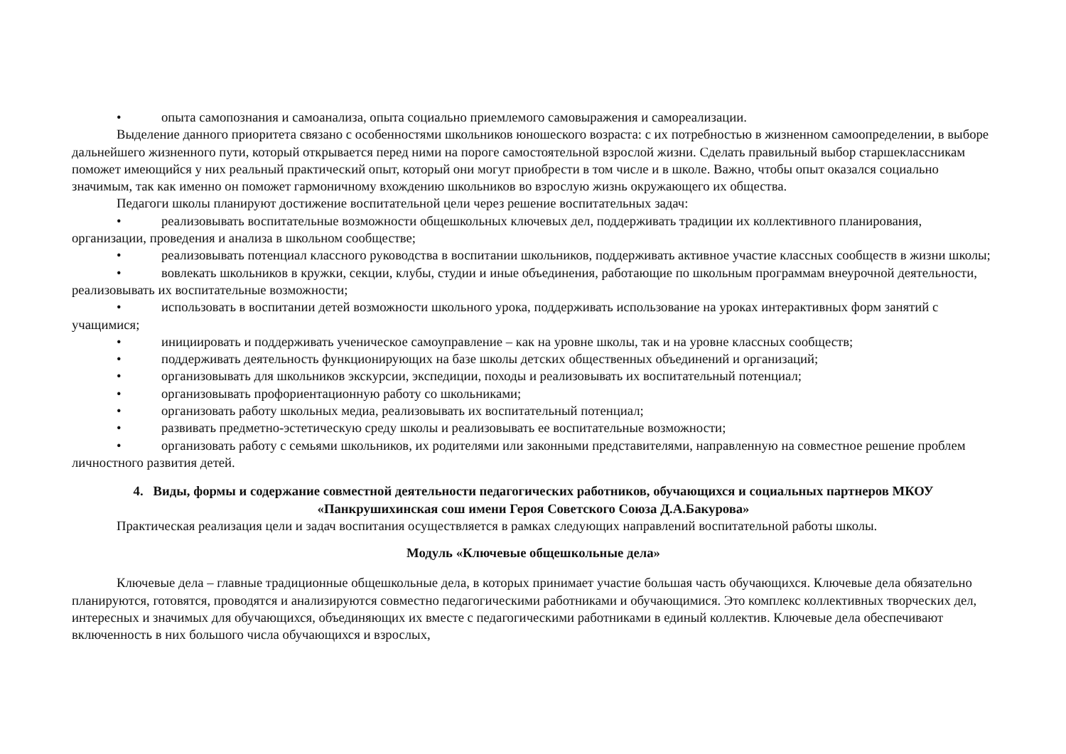• опыта самопознания и самоанализа, опыта социально приемлемого самовыражения и самореализации.
Выделение данного приоритета связано с особенностями школьников юношеского возраста: с их потребностью в жизненном самоопределении, в выборе дальнейшего жизненного пути, который открывается перед ними на пороге самостоятельной взрослой жизни. Сделать правильный выбор старшеклассникам поможет имеющийся у них реальный практический опыт, который они могут приобрести в том числе и в школе. Важно, чтобы опыт оказался социально значимым, так как именно он поможет гармоничному вхождению школьников во взрослую жизнь окружающего их общества.
Педагоги школы планируют достижение воспитательной цели через решение воспитательных задач:
• реализовывать воспитательные возможности общешкольных ключевых дел, поддерживать традиции их коллективного планирования, организации, проведения и анализа в школьном сообществе;
• реализовывать потенциал классного руководства в воспитании школьников, поддерживать активное участие классных сообществ в жизни школы;
• вовлекать школьников в кружки, секции, клубы, студии и иные объединения, работающие по школьным программам внеурочной деятельности, реализовывать их воспитательные возможности;
• использовать в воспитании детей возможности школьного урока, поддерживать использование на уроках интерактивных форм занятий с учащимися;
• инициировать и поддерживать ученическое самоуправление – как на уровне школы, так и на уровне классных сообществ;
• поддерживать деятельность функционирующих на базе школы детских общественных объединений и организаций;
• организовывать для школьников экскурсии, экспедиции, походы и реализовывать их воспитательный потенциал;
• организовывать профориентационную работу со школьниками;
• организовать работу школьных медиа, реализовывать их воспитательный потенциал;
• развивать предметно-эстетическую среду школы и реализовывать ее воспитательные возможности;
• организовать работу с семьями школьников, их родителями или законными представителями, направленную на совместное решение проблем личностного развития детей.
4. Виды, формы и содержание совместной деятельности педагогических работников, обучающихся и социальных партнеров МКОУ «Панкрушихинская сош имени Героя Советского Союза Д.А.Бакурова»
Практическая реализация цели и задач воспитания осуществляется в рамках следующих направлений воспитательной работы школы.
Модуль «Ключевые общешкольные дела»
Ключевые дела – главные традиционные общешкольные дела, в которых принимает участие большая часть обучающихся. Ключевые дела обязательно планируются, готовятся, проводятся и анализируются совместно педагогическими работниками и обучающимися. Это комплекс коллективных творческих дел, интересных и значимых для обучающихся, объединяющих их вместе с педагогическими работниками в единый коллектив. Ключевые дела обеспечивают включенность в них большого числа обучающихся и взрослых,